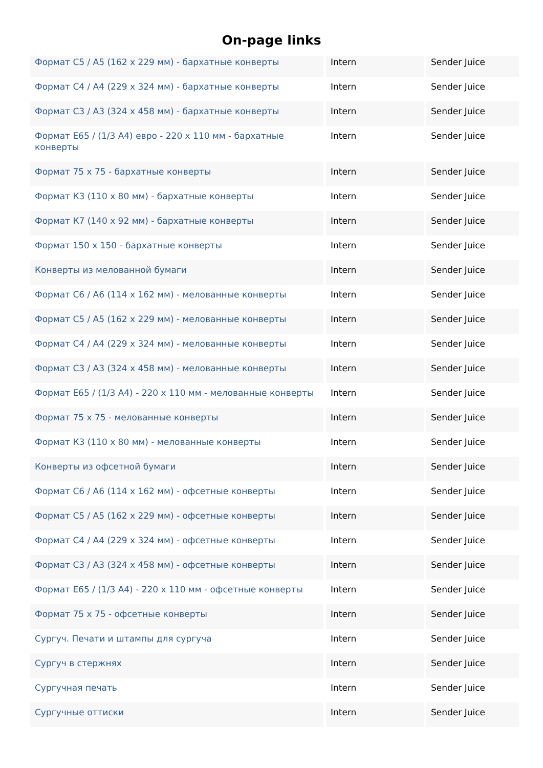On-page links
| Формат C5 / A5 (162 x 229 мм) - бархатные конверты | Intern | Sender Juice |
| Формат C4 / A4 (229 x 324 мм) - бархатные конверты | Intern | Sender Juice |
| Формат C3 / A3 (324 x 458 мм) - бархатные конверты | Intern | Sender Juice |
| Формат E65 / (1/3 A4) евро - 220 x 110 мм - бархатные конверты | Intern | Sender Juice |
| Формат 75 x 75 - бархатные конверты | Intern | Sender Juice |
| Формат К3 (110 x 80 мм) - бархатные конверты | Intern | Sender Juice |
| Формат К7 (140 x 92 мм) - бархатные конверты | Intern | Sender Juice |
| Формат 150 x 150 - бархатные конверты | Intern | Sender Juice |
| Конверты из мелованной бумаги | Intern | Sender Juice |
| Формат C6 / A6 (114 x 162 мм) - мелованные конверты | Intern | Sender Juice |
| Формат C5 / A5 (162 x 229 мм) - мелованные конверты | Intern | Sender Juice |
| Формат C4 / A4 (229 x 324 мм) - мелованные конверты | Intern | Sender Juice |
| Формат C3 / A3 (324 x 458 мм) - мелованные конверты | Intern | Sender Juice |
| Формат E65 / (1/3 A4) - 220 x 110 мм - мелованные конверты | Intern | Sender Juice |
| Формат 75 x 75 - мелованные конверты | Intern | Sender Juice |
| Формат К3 (110 x 80 мм) - мелованные конверты | Intern | Sender Juice |
| Конверты из офсетной бумаги | Intern | Sender Juice |
| Формат C6 / A6 (114 x 162 мм) - офсетные конверты | Intern | Sender Juice |
| Формат C5 / A5 (162 x 229 мм) - офсетные конверты | Intern | Sender Juice |
| Формат C4 / A4 (229 x 324 мм) - офсетные конверты | Intern | Sender Juice |
| Формат C3 / A3 (324 x 458 мм) - офсетные конверты | Intern | Sender Juice |
| Формат E65 / (1/3 A4) - 220 x 110 мм - офсетные конверты | Intern | Sender Juice |
| Формат 75 x 75 - офсетные конверты | Intern | Sender Juice |
| Сургуч. Печати и штампы для сургуча | Intern | Sender Juice |
| Сургуч в стержнях | Intern | Sender Juice |
| Сургучная печать | Intern | Sender Juice |
| Сургучные оттиски | Intern | Sender Juice |